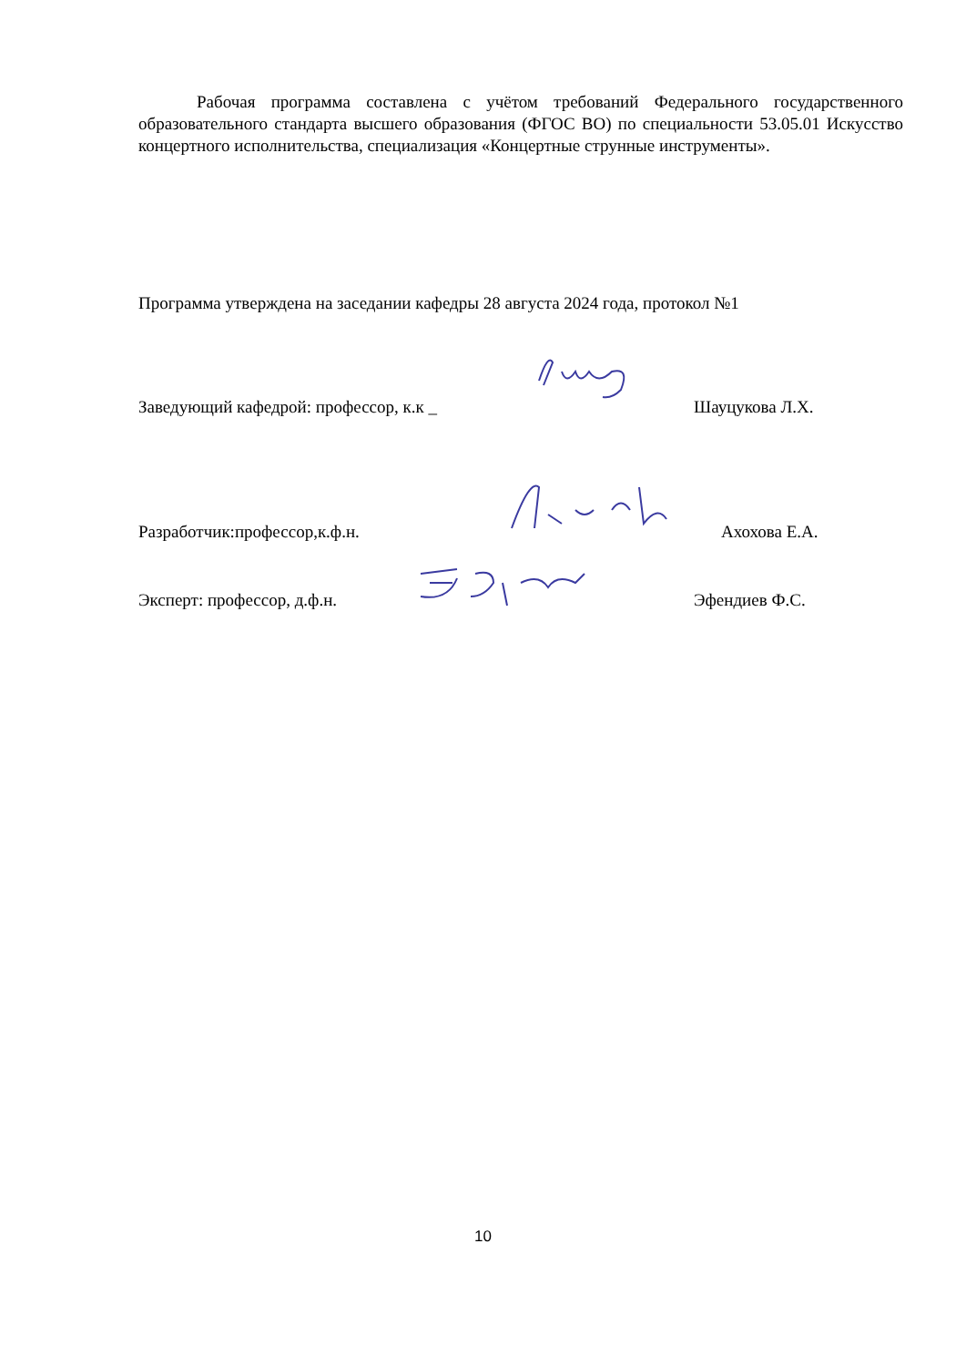Рабочая программа составлена с учётом требований Федерального государственного образовательного стандарта высшего образования (ФГОС ВО) по специальности 53.05.01 Искусство концертного исполнительства, специализация «Концертные струнные инструменты».
Программа утверждена на заседании кафедры 28 августа 2024 года, протокол №1
Заведующий кафедрой: профессор, к.к _ Шауцукова Л.Х.
Разработчик:профессор,к.ф.н. Ахохова Е.А.
Эксперт: профессор, д.ф.н. Эфендиев Ф.С.
10